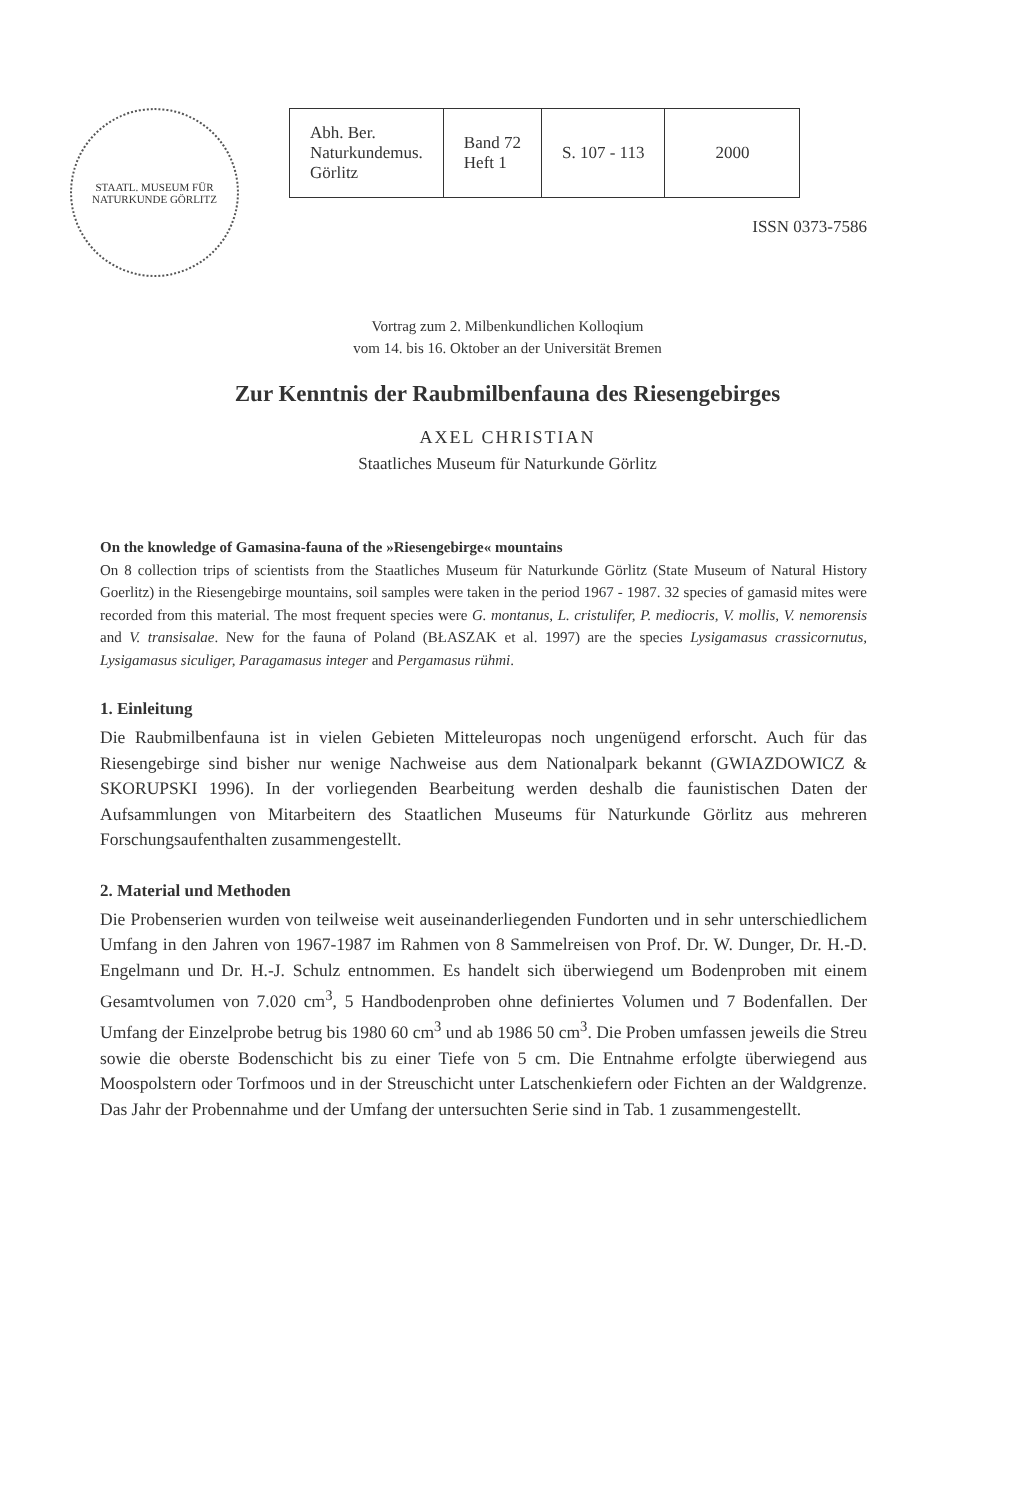STAATL. MUSEUM FÜR NATURKUNDE GÖRLITZ
| Abh. Ber. Naturkundemus. Görlitz | Band 72 Heft 1 | S. 107 - 113 | 2000 |
ISSN 0373-7586
Vortrag zum 2. Milbenkundlichen Kolloqium
vom 14. bis 16. Oktober an der Universität Bremen
Zur Kenntnis der Raubmilbenfauna des Riesengebirges
AXEL CHRISTIAN
Staatliches Museum für Naturkunde Görlitz
On the knowledge of Gamasina-fauna of the »Riesengebirge« mountains
On 8 collection trips of scientists from the Staatliches Museum für Naturkunde Görlitz (State Museum of Natural History Goerlitz) in the Riesengebirge mountains, soil samples were taken in the period 1967 - 1987. 32 species of gamasid mites were recorded from this material. The most frequent species were G. montanus, L. cristulifer, P. mediocris, V. mollis, V. nemorensis and V. transisalae. New for the fauna of Poland (BŁASZAK et al. 1997) are the species Lysigamasus crassicornutus, Lysigamasus siculiger, Paragamasus integer and Pergamasus rühmi.
1. Einleitung
Die Raubmilbenfauna ist in vielen Gebieten Mitteleuropas noch ungenügend erforscht. Auch für das Riesengebirge sind bisher nur wenige Nachweise aus dem Nationalpark bekannt (GWIAZDOWICZ & SKORUPSKI 1996). In der vorliegenden Bearbeitung werden deshalb die faunistischen Daten der Aufsammlungen von Mitarbeitern des Staatlichen Museums für Naturkunde Görlitz aus mehreren Forschungsaufenthalten zusammengestellt.
2. Material und Methoden
Die Probenserien wurden von teilweise weit auseinanderliegenden Fundorten und in sehr unterschiedlichem Umfang in den Jahren von 1967-1987 im Rahmen von 8 Sammelreisen von Prof. Dr. W. Dunger, Dr. H.-D. Engelmann und Dr. H.-J. Schulz entnommen. Es handelt sich überwiegend um Bodenproben mit einem Gesamtvolumen von 7.020 cm<sup>3</sup>, 5 Handbodenproben ohne definiertes Volumen und 7 Bodenfallen. Der Umfang der Einzelprobe betrug bis 1980 60 cm<sup>3</sup> und ab 1986 50 cm<sup>3</sup>. Die Proben umfassen jeweils die Streu sowie die oberste Bodenschicht bis zu einer Tiefe von 5 cm. Die Entnahme erfolgte überwiegend aus Moospolstern oder Torfmoos und in der Streuschicht unter Latschenkiefern oder Fichten an der Waldgrenze. Das Jahr der Probennahme und der Umfang der untersuchten Serie sind in Tab. 1 zusammengestellt.